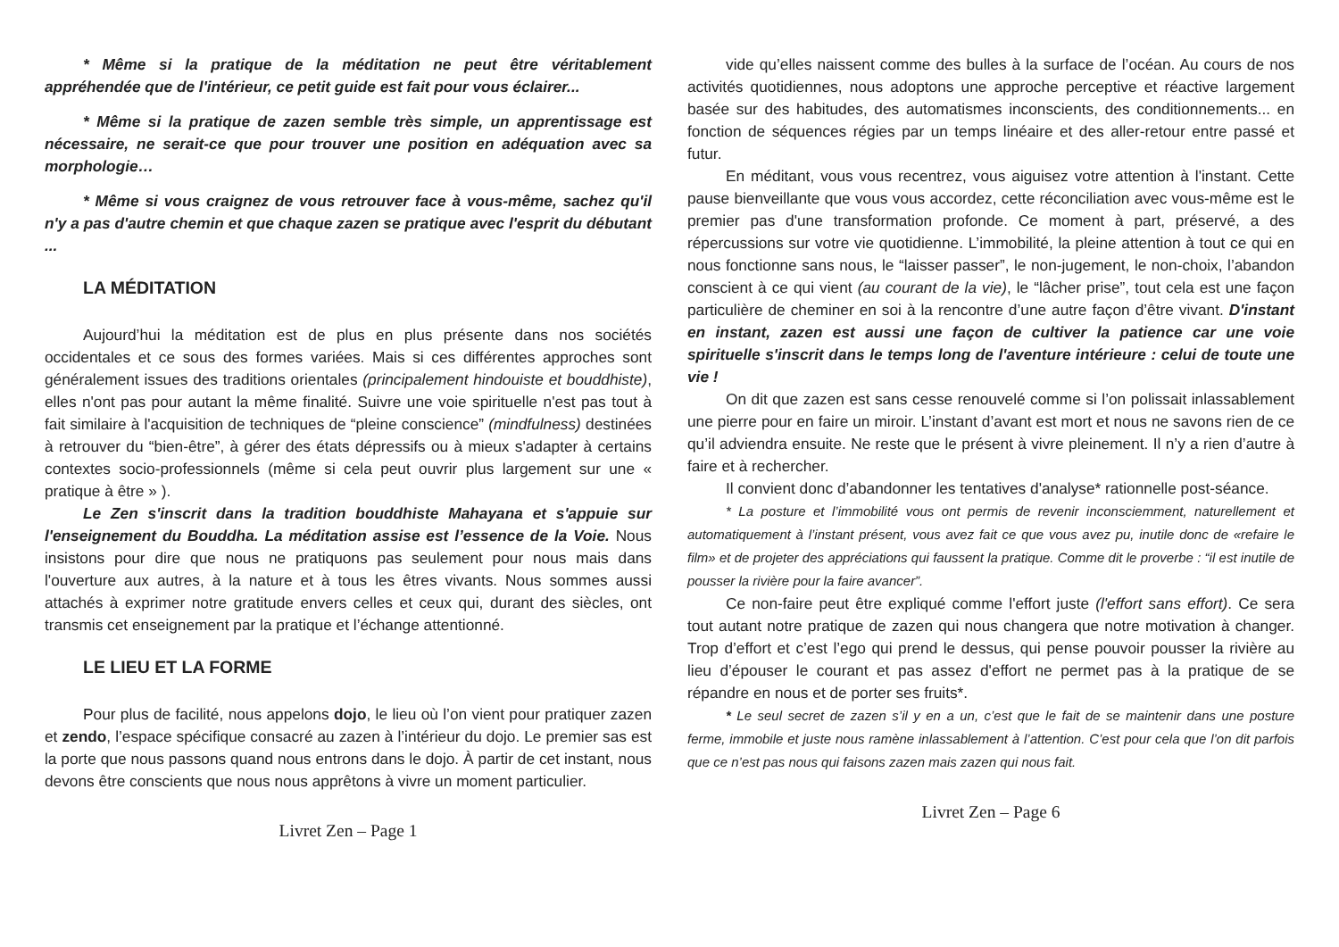* Même si la pratique de la méditation ne peut être véritablement appréhendée que de l'intérieur, ce petit guide est fait pour vous éclairer...
* Même si la pratique de zazen semble très simple, un apprentissage est nécessaire, ne serait-ce que pour trouver une position en adéquation avec sa morphologie…
* Même si vous craignez de vous retrouver face à vous-même, sachez qu'il n'y a pas d'autre chemin et que chaque zazen se pratique avec l'esprit du débutant ...
LA MÉDITATION
Aujourd’hui la méditation est de plus en plus présente dans nos sociétés occidentales et ce sous des formes variées. Mais si ces différentes approches sont généralement issues des traditions orientales (principalement hindouiste et bouddhiste), elles n'ont pas pour autant la même finalité. Suivre une voie spirituelle n'est pas tout à fait similaire à l'acquisition de techniques de “pleine conscience” (mindfulness) destinées à retrouver du “bien-être”, à gérer des états dépressifs ou à mieux s'adapter à certains contextes socio-professionnels (même si cela peut ouvrir plus largement sur une « pratique à être » ).
Le Zen s'inscrit dans la tradition bouddhiste Mahayana et s'appuie sur l'enseignement du Bouddha. La méditation assise est l’essence de la Voie. Nous insistons pour dire que nous ne pratiquons pas seulement pour nous mais dans l'ouverture aux autres, à la nature et à tous les êtres vivants. Nous sommes aussi attachés à exprimer notre gratitude envers celles et ceux qui, durant des siècles, ont transmis cet enseignement par la pratique et l’échange attentionné.
LE LIEU ET LA FORME
Pour plus de facilité, nous appelons dojo, le lieu où l’on vient pour pratiquer zazen et zendo, l’espace spécifique consacré au zazen à l’intérieur du dojo. Le premier sas est la porte que nous passons quand nous entrons dans le dojo. À partir de cet instant, nous devons être conscients que nous nous apprêtons à vivre un moment particulier.
Livret Zen – Page 1
vide qu’elles naissent comme des bulles à la surface de l’océan. Au cours de nos activités quotidiennes, nous adoptons une approche perceptive et réactive largement basée sur des habitudes, des automatismes inconscients, des conditionnements... en fonction de séquences régies par un temps linéaire et des aller-retour entre passé et futur.
En méditant, vous vous recentrez, vous aiguisez votre attention à l'instant. Cette pause bienveillante que vous vous accordez, cette réconciliation avec vous-même est le premier pas d'une transformation profonde. Ce moment à part, préservé, a des répercussions sur votre vie quotidienne. L’immobilité, la pleine attention à tout ce qui en nous fonctionne sans nous, le “laisser passer”, le non-jugement, le non-choix, l’abandon conscient à ce qui vient (au courant de la vie), le “lâcher prise”, tout cela est une façon particulière de cheminer en soi à la rencontre d’une autre façon d’être vivant. D'instant en instant, zazen est aussi une façon de cultiver la patience car une voie spirituelle s'inscrit dans le temps long de l'aventure intérieure : celui de toute une vie !
On dit que zazen est sans cesse renouvelé comme si l’on polissait inlassablement une pierre pour en faire un miroir. L’instant d’avant est mort et nous ne savons rien de ce qu’il adviendra ensuite. Ne reste que le présent à vivre pleinement. Il n’y a rien d’autre à faire et à rechercher.
Il convient donc d’abandonner les tentatives d'analyse* rationnelle post-séance.
* La posture et l’immobilité vous ont permis de revenir inconsciemment, naturellement et automatiquement à l’instant présent, vous avez fait ce que vous avez pu, inutile donc de «refaire le film» et de projeter des appréciations qui faussent la pratique. Comme dit le proverbe : “il est inutile de pousser la rivière pour la faire avancer”.
Ce non-faire peut être expliqué comme l'effort juste (l'effort sans effort). Ce sera tout autant notre pratique de zazen qui nous changera que notre motivation à changer. Trop d’effort et c’est l’ego qui prend le dessus, qui pense pouvoir pousser la rivière au lieu d’épouser le courant et pas assez d'effort ne permet pas à la pratique de se répandre en nous et de porter ses fruits*.
* Le seul secret de zazen s’il y en a un, c’est que le fait de se maintenir dans une posture ferme, immobile et juste nous ramène inlassablement à l’attention. C’est pour cela que l’on dit parfois que ce n’est pas nous qui faisons zazen mais zazen qui nous fait.
Livret Zen – Page 6